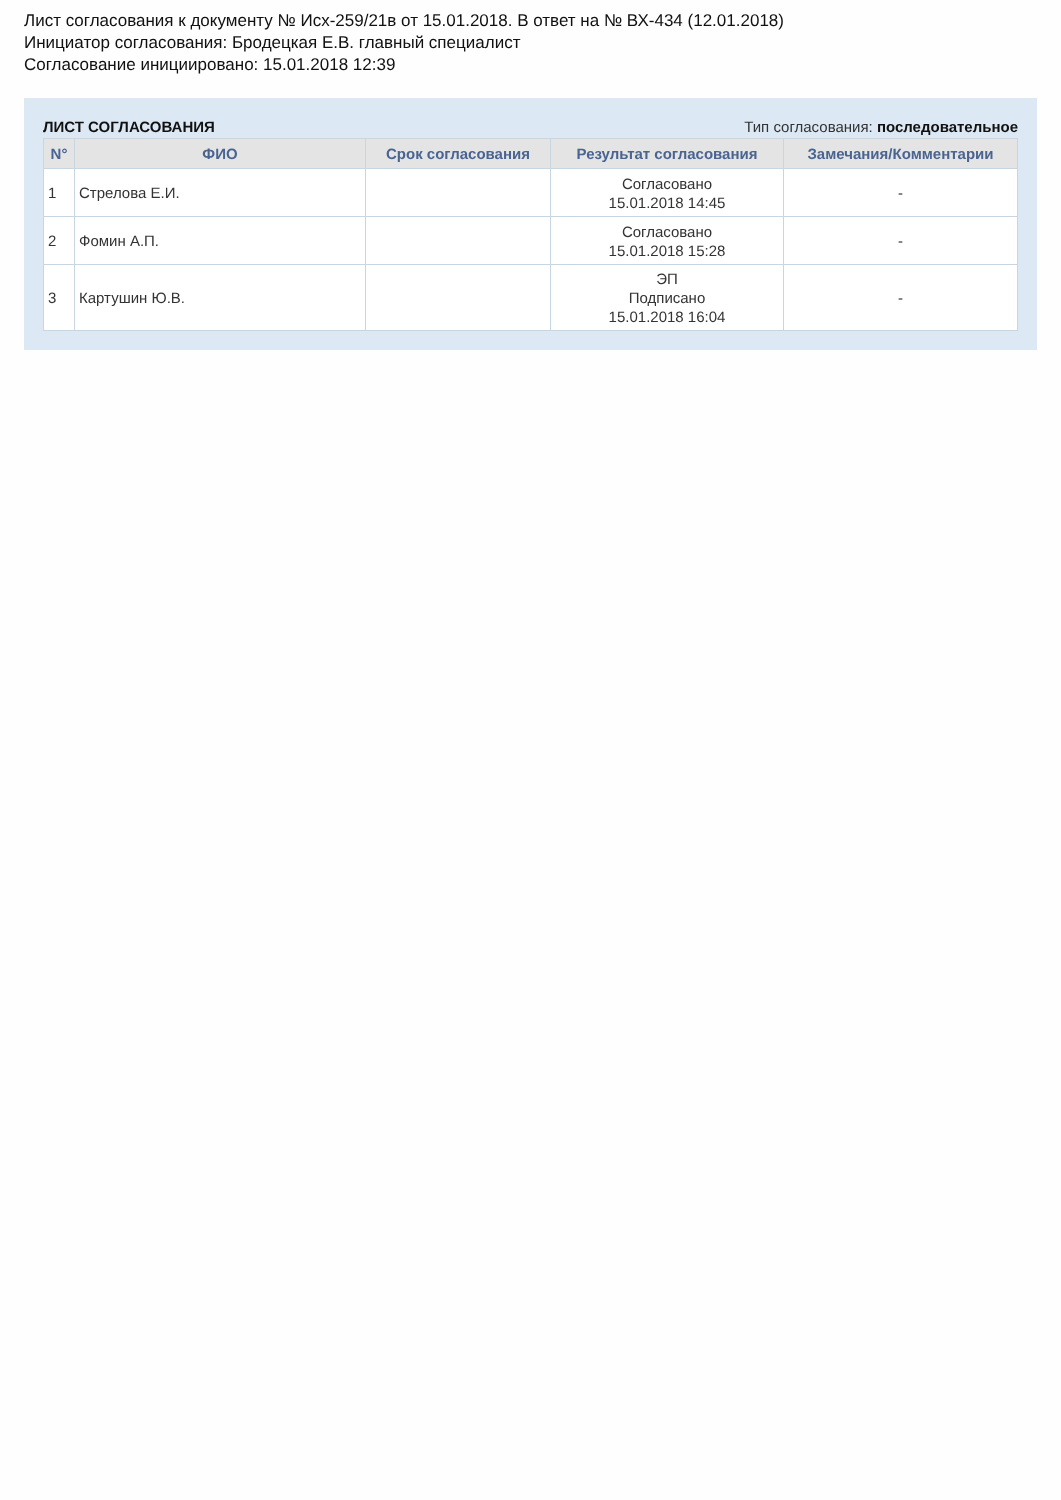Лист согласования к документу № Исх-259/21в от 15.01.2018. В ответ на № ВХ-434 (12.01.2018)
Инициатор согласования: Бродецкая Е.В. главный специалист
Согласование инициировано: 15.01.2018 12:39
ЛИСТ СОГЛАСОВАНИЯ Тип согласования: последовательное
| N° | ФИО | Срок согласования | Результат согласования | Замечания/Комментарии |
| --- | --- | --- | --- | --- |
| 1 | Стрелова Е.И. | | Согласовано 15.01.2018 14:45 | - |
| 2 | Фомин А.П. | | Согласовано 15.01.2018 15:28 | - |
| 3 | Картушин Ю.В. | | ЭП Подписано 15.01.2018 16:04 | - |